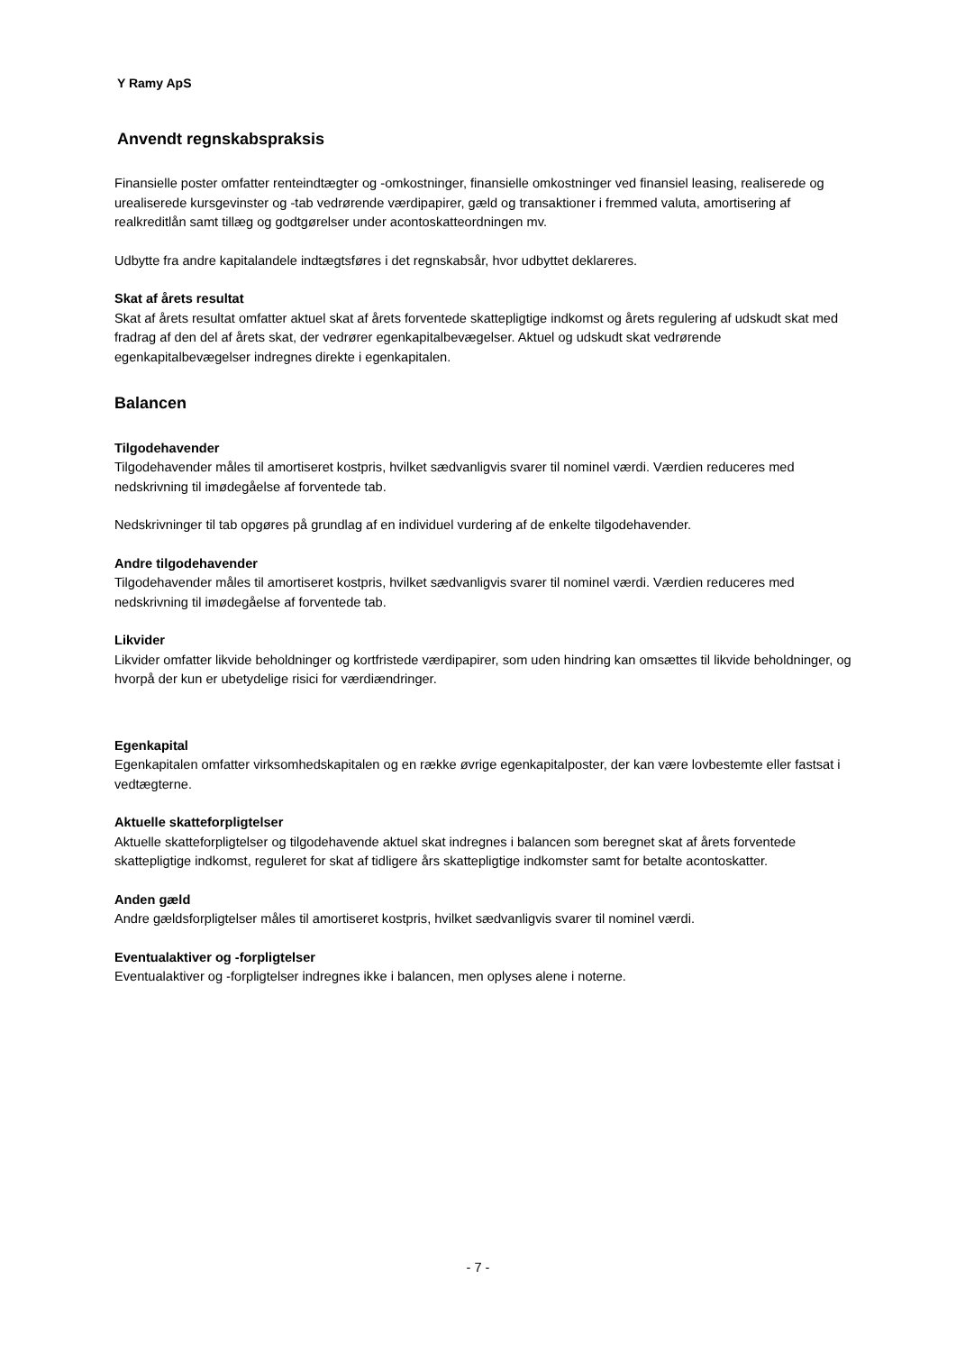Y Ramy ApS
Anvendt regnskabspraksis
Finansielle poster omfatter renteindtægter og -omkostninger, finansielle omkostninger ved finansiel leasing, realiserede og urealiserede kursgevinster og -tab vedrørende værdipapirer, gæld og transaktioner i fremmed valuta, amortisering af realkreditlån samt tillæg og godtgørelser under acontoskatteordningen mv.
Udbytte fra andre kapitalandele indtægtsføres i det regnskabsår, hvor udbyttet deklareres.
Skat af årets resultat
Skat af årets resultat omfatter aktuel skat af årets forventede skattepligtige indkomst og årets regulering af udskudt skat med fradrag af den del af årets skat, der vedrører egenkapitalbevægelser. Aktuel og udskudt skat vedrørende egenkapitalbevægelser indregnes direkte i egenkapitalen.
Balancen
Tilgodehavender
Tilgodehavender måles til amortiseret kostpris, hvilket sædvanligvis svarer til nominel værdi. Værdien reduceres med nedskrivning til imødegåelse af forventede tab.
Nedskrivninger til tab opgøres på grundlag af en individuel vurdering af de enkelte tilgodehavender.
Andre tilgodehavender
Tilgodehavender måles til amortiseret kostpris, hvilket sædvanligvis svarer til nominel værdi. Værdien reduceres med nedskrivning til imødegåelse af forventede tab.
Likvider
Likvider omfatter likvide beholdninger og kortfristede værdipapirer, som uden hindring kan omsættes til likvide beholdninger, og hvorpå der kun er ubetydelige risici for værdiændringer.
Egenkapital
Egenkapitalen omfatter virksomhedskapitalen og en række øvrige egenkapitalposter, der kan være lovbestemte eller fastsat i vedtægterne.
Aktuelle skatteforpligtelser
Aktuelle skatteforpligtelser og tilgodehavende aktuel skat indregnes i balancen som beregnet skat af årets forventede skattepligtige indkomst, reguleret for skat af tidligere års skattepligtige indkomster samt for betalte acontoskatter.
Anden gæld
Andre gældsforpligtelser måles til amortiseret kostpris, hvilket sædvanligvis svarer til nominel værdi.
Eventualaktiver og -forpligtelser
Eventualaktiver og -forpligtelser indregnes ikke i balancen, men oplyses alene i noterne.
- 7 -